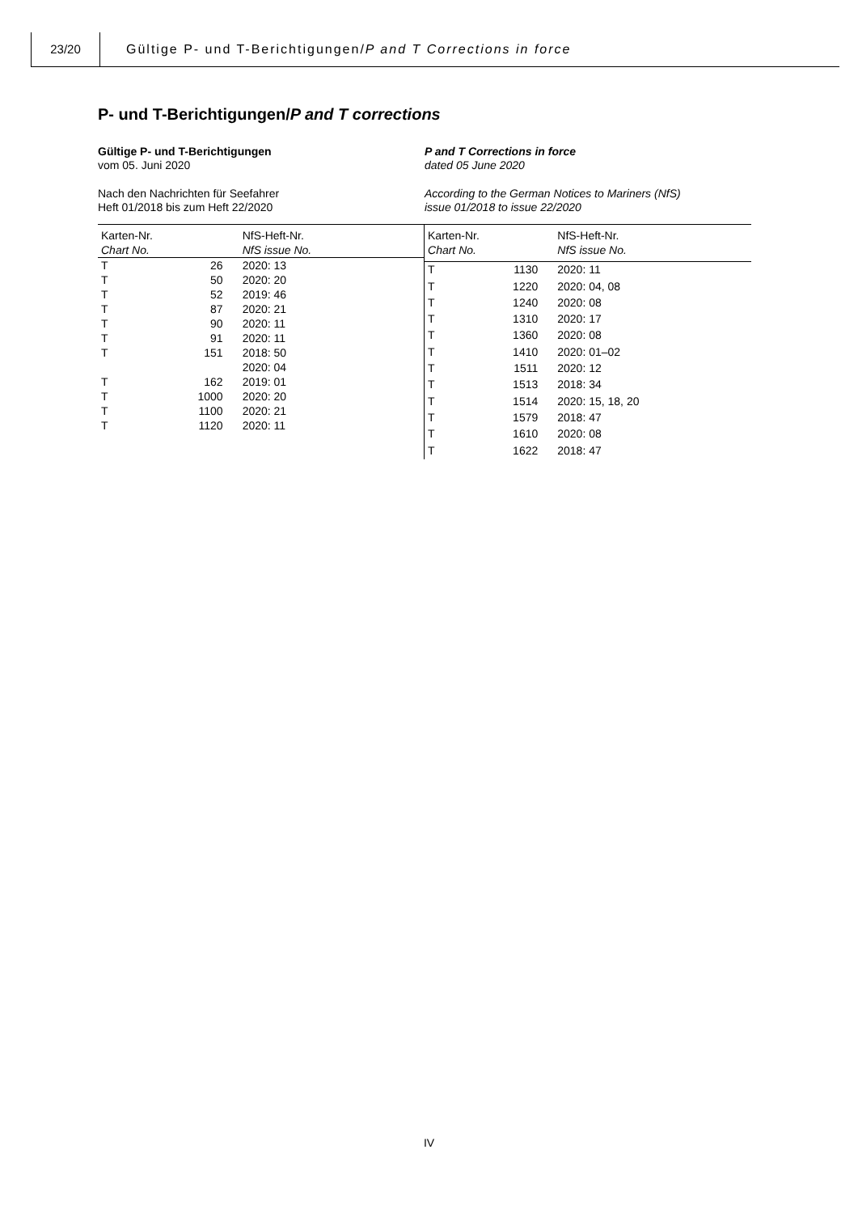23/20
Gültige P- und T-Berichtigungen/P and T Corrections in force
P- und T-Berichtigungen/P and T corrections
Gültige P- und T-Berichtigungen
vom 05. Juni 2020
Nach den Nachrichten für Seefahrer
Heft 01/2018 bis zum Heft 22/2020
P and T Corrections in force
dated 05 June 2020
According to the German Notices to Mariners (NfS)
issue 01/2018 to issue 22/2020
| Karten-Nr. Chart No. | | NfS-Heft-Nr. NfS issue No. |
| --- | --- | --- |
| T | 26 | 2020: 13 |
| T | 50 | 2020: 20 |
| T | 52 | 2019: 46 |
| T | 87 | 2020: 21 |
| T | 90 | 2020: 11 |
| T | 91 | 2020: 11 |
| T | 151 | 2018: 50 |
| | | 2020: 04 |
| T | 162 | 2019: 01 |
| T | 1000 | 2020: 20 |
| T | 1100 | 2020: 21 |
| T | 1120 | 2020: 11 |
| Karten-Nr. Chart No. | | NfS-Heft-Nr. NfS issue No. |
| --- | --- | --- |
| T | 1130 | 2020: 11 |
| T | 1220 | 2020: 04, 08 |
| T | 1240 | 2020: 08 |
| T | 1310 | 2020: 17 |
| T | 1360 | 2020: 08 |
| T | 1410 | 2020: 01–02 |
| T | 1511 | 2020: 12 |
| T | 1513 | 2018: 34 |
| T | 1514 | 2020: 15, 18, 20 |
| T | 1579 | 2018: 47 |
| T | 1610 | 2020: 08 |
| T | 1622 | 2018: 47 |
IV